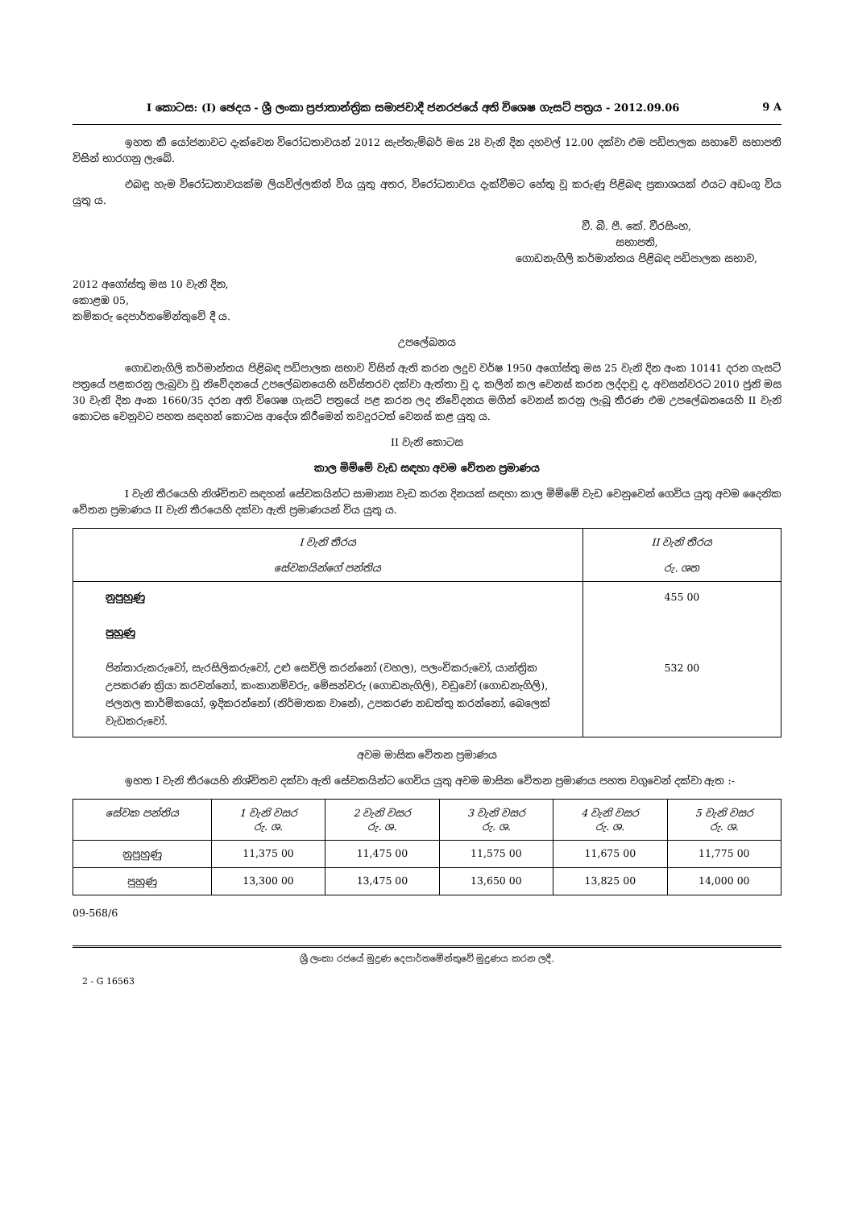I කොටස: (I) ඡෙදය - ශ්‍රී ලංකා ප්‍රජාතාන්ත්‍රික සමාජවාදී ජනරජයේ අති විශෙෂ ගැසට් පත්‍රය - 2012.09.06 9 A
ඉහත කී යෝජනාවට දැක්වෙන විරෝධතාවයන් 2012 සැප්තැම්බර් මස 28 වැනි දින දහවල් 12.00 දක්වා එම පඩිපාලක සභාවේ සභාපති විසින් භාරගනු ලැබේ.
එබඳු හැම විරෝධතාවයක්ම ලියවිල්ලකින් විය යුතු අතර, විරෝධතාවය දැක්වීමට හේතු වූ කරුණු පිළිබඳ ප්‍රකාශයක් එයට අඩංගු විය යුතු ය.
වී. බී. පී. කේ. වීරසිංහ,
සභාපති,
ගොඩනැගිලි කර්මාන්තය පිළිබඳ පඩිපාලක සභාව,
2012 අගෝස්තු මස 10 වැනි දින,
කොළඹ 05,
කම්කරු දෙපාර්තමේන්තුවේ දී ය.
උපලේඛනය
ගොඩනැගිලි කර්මාන්තය පිළිබඳ පඩිපාලක සභාව විසින් ඇති කරන ලදුව වර්ෂ 1950 අගෝස්තු මස 25 වැනි දින අංක 10141 දරන ගැසට් පත්‍රයේ පළකරනු ලැබුවා වූ නිවේදනයේ උපලේඛනයෙහි සවිස්තරව දක්වා ඇත්තා වූ ද, කලින් කල වෙනස් කරන ලද්දාවූ ද, අවසන්වරට 2010 ජුනි මස 30 වැනි දින අංක 1660/35 දරන අති විශෙෂ ගැසට් පත්‍රයේ පළ කරන ලද නිවේදනය මගින් වෙනස් කරනු ලැබූ තීරණ එම උපලේඛනයෙහි II වැනි කොටස වෙනුවට පහත සඳහන් කොටස ආදේශ කිරීමෙන් තවදුරටත් වෙනස් කළ යුතු ය.
II වැනි කොටස
කාල මිම්මේ වැඩ සඳහා අවම වේතන ප්‍රමාණය
I වැනි තීරයෙහි නිශ්චිතව සඳහන් සේවකයින්ට සාමාන්‍ය වැඩ කරන දිනයක් සඳහා කාල මිම්මේ වැඩ වෙනුවෙන් ගෙවිය යුතු අවම දෛනික වේතන ප්‍රමාණය II වැනි තීරයෙහි දක්වා ඇති ප්‍රමාණයන් විය යුතු ය.
| I වැනි තීරය සේවකයින්ගේ පන්තිය | II වැනි තීරය රු. ශත |
| --- | --- |
| නුපුහුණු පුහුණු පින්තාරුකරුවෝ, සැරසිලිකරුවෝ, උළු සෙවිලි කරන්නෝ (වහල), පලංචිකරුවෝ, යාන්ත්‍රික උපකරණ ක්‍රියා කරවන්නෝ, කංකානම්වරු, මේසන්වරු (ගොඩනැගිලි), වඩුවෝ (ගොඩනැගිලි), ජලනල කාර්මිකයෝ, ඉදිකරන්නෝ (නිර්මාතක වානේ), උපකරණ නඩත්තු කරන්නෝ, බෙලෙක් වැඩකරුවෝ. | 455 00 532 00 |
අවම මාසික වේතන ප්‍රමාණය
ඉහත I වැනි තීරයෙහි නිශ්චිතව දක්වා ඇති සේවකයින්ට ගෙවිය යුතු අවම මාසික වේතන ප්‍රමාණය පහත වගුවෙන් දක්වා ඇත :-
| සේවක පන්තිය | 1 වැනි වසර රු. ශ. | 2 වැනි වසර රු. ශ. | 3 වැනි වසර රු. ශ. | 4 වැනි වසර රු. ශ. | 5 වැනි වසර රු. ශ. |
| --- | --- | --- | --- | --- | --- |
| නුපුහුණු | 11,375 00 | 11,475 00 | 11,575 00 | 11,675 00 | 11,775 00 |
| පුහුණු | 13,300 00 | 13,475 00 | 13,650 00 | 13,825 00 | 14,000 00 |
09-568/6
ශ්‍රී ලංකා රජයේ මුද්‍රණ දෙපාර්තමේන්තුවේ මුද්‍රණය කරන ලදී.
2 - G 16563